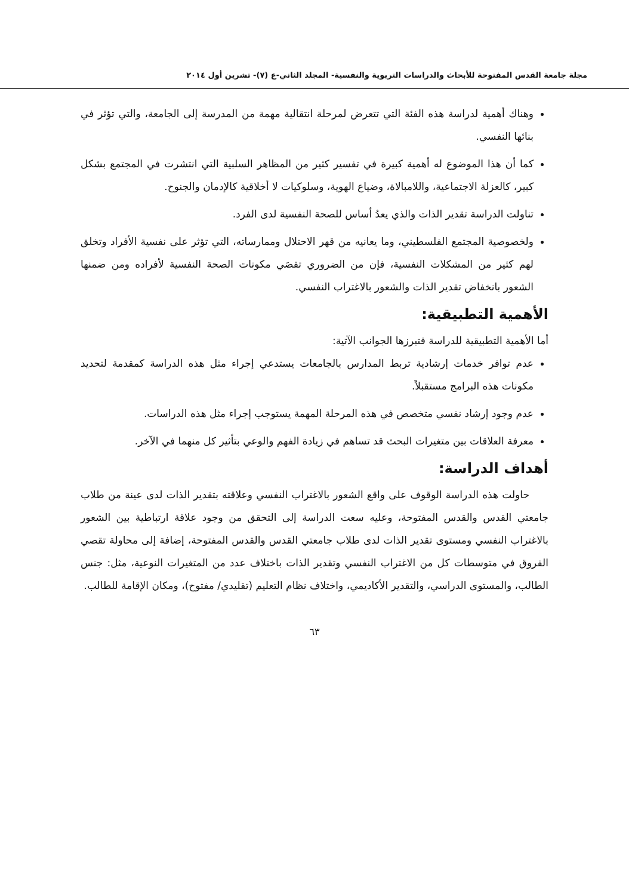مجلة جامعة القدس المفتوحة للأبحاث والدراسات التربوية والنفسية- المجلد الثاني-ع (٧)- تشرين أول ٢٠١٤
وهناك أهمية لدراسة هذه الفئة التي تتعرض لمرحلة انتقالية مهمة من المدرسة إلى الجامعة، والتي تؤثر في بنائها النفسي.
كما أن هذا الموضوع له أهمية كبيرة في تفسير كثير من المظاهر السلبية التي انتشرت في المجتمع بشكل كبير، كالعزلة الاجتماعية، واللامبالاة، وضياع الهوية، وسلوكيات لا أخلاقية كالإدمان والجنوح.
تناولت الدراسة تقدير الذات والذي يعدُ أساس للصحة النفسية لدى الفرد.
ولخصوصية المجتمع الفلسطيني، وما يعانيه من قهر الاحتلال وممارساته، التي تؤثر على نفسية الأفراد وتخلق لهم كثير من المشكلات النفسية، فإن من الضروري تقصَي مكونات الصحة النفسية لأفراده ومن ضمنها الشعور بانخفاض تقدير الذات والشعور بالاغتراب النفسي.
الأهمية التطبيقية:
أما الأهمية التطبيقية للدراسة فتبرزها الجوانب الآتية:
عدم توافر خدمات إرشادية تربط المدارس بالجامعات يستدعي إجراء مثل هذه الدراسة كمقدمة لتحديد مكونات هذه البرامج مستقبلاً.
عدم وجود إرشاد نفسي متخصص في هذه المرحلة المهمة يستوجب إجراء مثل هذه الدراسات.
معرفة العلاقات بين متغيرات البحث قد تساهم في زيادة الفهم والوعي بتأثير كل منهما في الآخر.
أهداف الدراسة:
حاولت هذه الدراسة الوقوف على واقع الشعور بالاغتراب النفسي وعلاقته بتقدير الذات لدى عينة من طلاب جامعتي القدس والقدس المفتوحة، وعليه سعت الدراسة إلى التحقق من وجود علاقة ارتباطية بين الشعور بالاغتراب النفسي ومستوى تقدير الذات لدى طلاب جامعتي القدس والقدس المفتوحة، إضافة إلى محاولة تقصي الفروق في متوسطات كل من الاغتراب النفسي وتقدير الذات باختلاف عدد من المتغيرات النوعية، مثل: جنس الطالب، والمستوى الدراسي، والتقدير الأكاديمي، واختلاف نظام التعليم (تقليدي/ مفتوح)، ومكان الإقامة للطالب.
٦٣